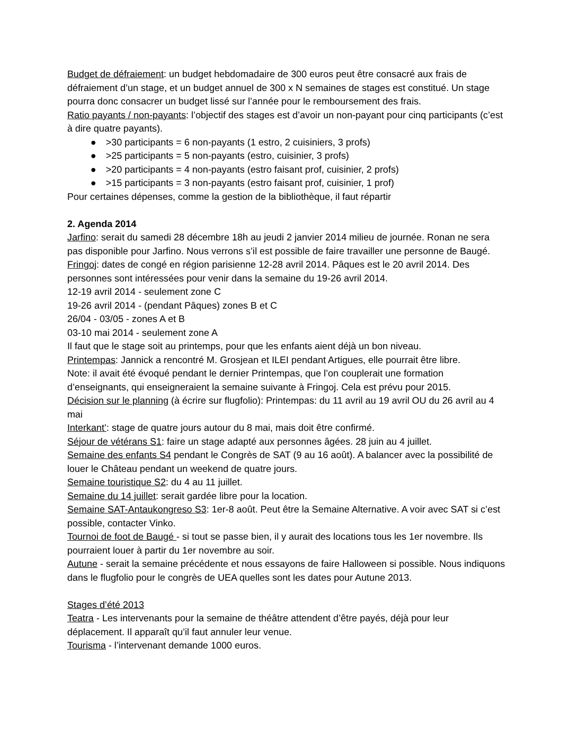Budget de défraiement: un budget hebdomadaire de 300 euros peut être consacré aux frais de défraiement d’un stage, et un budget annuel de 300 x N semaines de stages est constitué. Un stage pourra donc consacrer un budget lissé sur l’année pour le remboursement des frais.
Ratio payants / non-payants: l’objectif des stages est d’avoir un non-payant pour cinq participants (c’est à dire quatre payants).
● >30 participants = 6 non-payants (1 estro, 2 cuisiniers, 3 profs)
● >25 participants = 5 non-payants (estro, cuisinier, 3 profs)
● >20 participants = 4 non-payants (estro faisant prof, cuisinier, 2 profs)
● >15 participants = 3 non-payants (estro faisant prof, cuisinier, 1 prof)
Pour certaines dépenses, comme la gestion de la bibliothèque, il faut répartir
2. Agenda 2014
Jarfino: serait du samedi 28 décembre 18h au jeudi 2 janvier 2014 milieu de journée. Ronan ne sera pas disponible pour Jarfino. Nous verrons s’il est possible de faire travailler une personne de Baugé.
Fringoj: dates de congé en région parisienne 12-28 avril 2014. Pâques est le 20 avril 2014. Des personnes sont intéressées pour venir dans la semaine du 19-26 avril 2014.
12-19 avril 2014 - seulement zone C
19-26 avril 2014 - (pendant Pâques) zones B et C
26/04 - 03/05 - zones A et B
03-10 mai 2014 - seulement zone A
Il faut que le stage soit au printemps, pour que les enfants aient déjà un bon niveau.
Printempas: Jannick a rencontré M. Grosjean et ILEI pendant Artigues, elle pourrait être libre.
Note: il avait été évoqué pendant le dernier Printempas, que l’on couplerait une formation d’enseignants, qui enseigneraient la semaine suivante à Fringoj. Cela est prévu pour 2015.
Décision sur le planning (à écrire sur flugfolio): Printempas: du 11 avril au 19 avril OU du 26 avril au 4 mai
Interkant’: stage de quatre jours autour du 8 mai, mais doit être confirmé.
Séjour de vétérans S1: faire un stage adapté aux personnes âgées. 28 juin au 4 juillet.
Semaine des enfants S4 pendant le Congrès de SAT (9 au 16 août). A balancer avec la possibilité de louer le Château pendant un weekend de quatre jours.
Semaine touristique S2: du 4 au 11 juillet.
Semaine du 14 juillet: serait gardée libre pour la location.
Semaine SAT-Antaukongreso S3: 1er-8 août. Peut être la Semaine Alternative. A voir avec SAT si c’est possible, contacter Vinko.
Tournoi de foot de Baugé - si tout se passe bien, il y aurait des locations tous les 1er novembre. Ils pourraient louer à partir du 1er novembre au soir.
Autune - serait la semaine précédente et nous essayons de faire Halloween si possible. Nous indiquons dans le flugfolio pour le congrès de UEA quelles sont les dates pour Autune 2013.
Stages d’été 2013
Teatra - Les intervenants pour la semaine de théâtre attendent d’être payés, déjà pour leur déplacement. Il apparaît qu’il faut annuler leur venue.
Tourisma - l’intervenant demande 1000 euros.